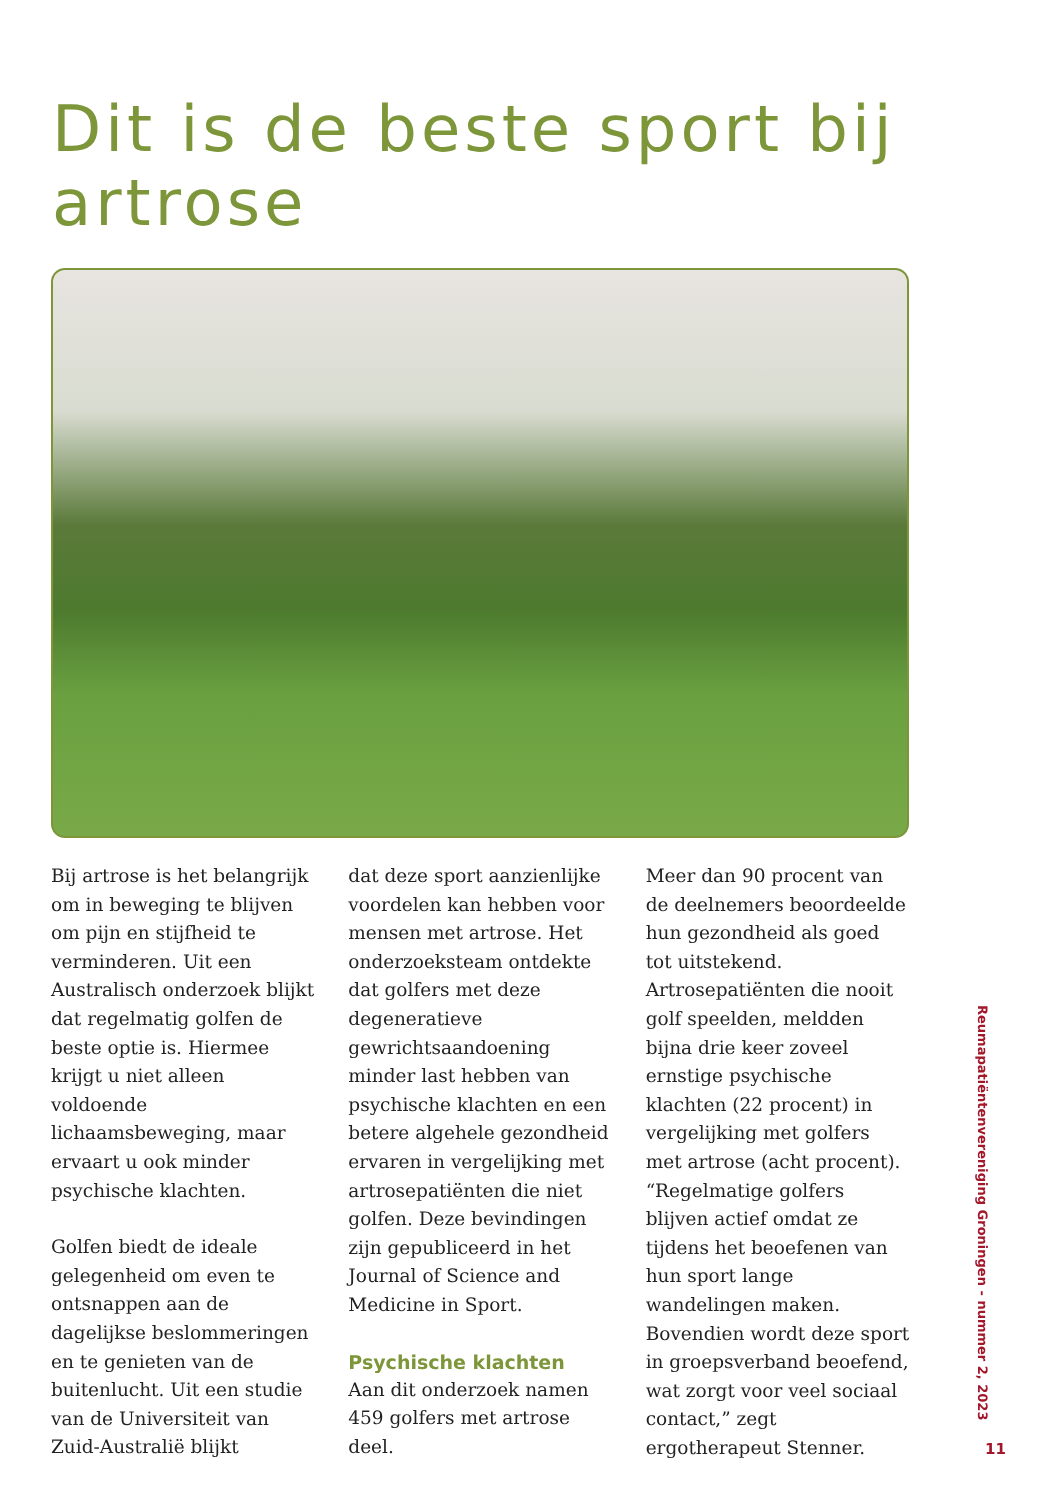Dit is de beste sport bij artrose
Bij artrose is het belangrijk om in beweging te blijven om pijn en stijfheid te verminderen. Uit een Australisch onderzoek blijkt dat regelmatig golfen de beste optie is. Hiermee krijgt u niet alleen voldoende lichaamsbeweging, maar ervaart u ook minder psychische klachten.
Golfen biedt de ideale gelegenheid om even te ontsnappen aan de dagelijkse beslommeringen en te genieten van de buitenlucht. Uit een studie van de Universiteit van Zuid-Australië blijkt
dat deze sport aanzienlijke voordelen kan hebben voor mensen met artrose. Het onderzoeksteam ontdekte dat golfers met deze degeneratieve gewrichtsaandoening minder last hebben van psychische klachten en een betere algehele gezondheid ervaren in vergelijking met artrosepatiënten die niet golfen. Deze bevindingen zijn gepubliceerd in het Journal of Science and Medicine in Sport.
Psychische klachten
Aan dit onderzoek namen 459 golfers met artrose deel.
Meer dan 90 procent van de deelnemers beoordeelde hun gezondheid als goed tot uitstekend. Artrosepatiënten die nooit golf speelden, meldden bijna drie keer zoveel ernstige psychische klachten (22 procent) in vergelijking met golfers met artrose (acht procent). “Regelmatige golfers blijven actief omdat ze tijdens het beoefenen van hun sport lange wandelingen maken. Bovendien wordt deze sport in groepsverband beoefend, wat zorgt voor veel sociaal contact,” zegt ergotherapeut Stenner.
Reumapatiëntenvereniging Groningen - nummer 2, 2023
11